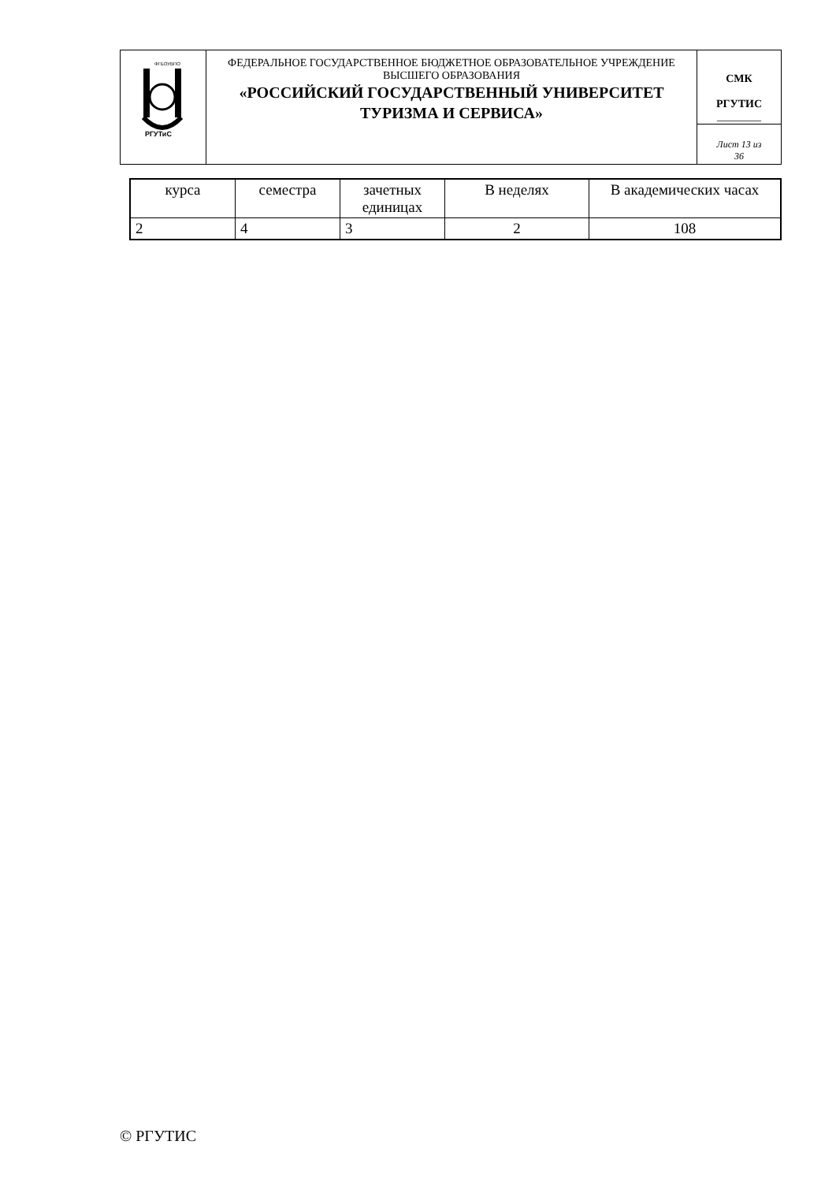| РГУТиС ФГБОУВПО | ФЕДЕРАЛЬНОЕ ГОСУДАРСТВЕННОЕ БЮДЖЕТНОЕ ОБРАЗОВАТЕЛЬНОЕ УЧРЕЖДЕНИЕ ВЫСШЕГО ОБРАЗОВАНИЯ «РОССИЙСКИЙ ГОСУДАРСТВЕННЫЙ УНИВЕРСИТЕТ ТУРИЗМА И СЕРВИСА» | СМК РГУТИС ________ |
| | | Лист 13 из 36 |
| курса | семестра | зачетных единицах | В неделях | В академических часах |
| 2 | 4 | 3 | 2 | 108 |
© РГУТИС